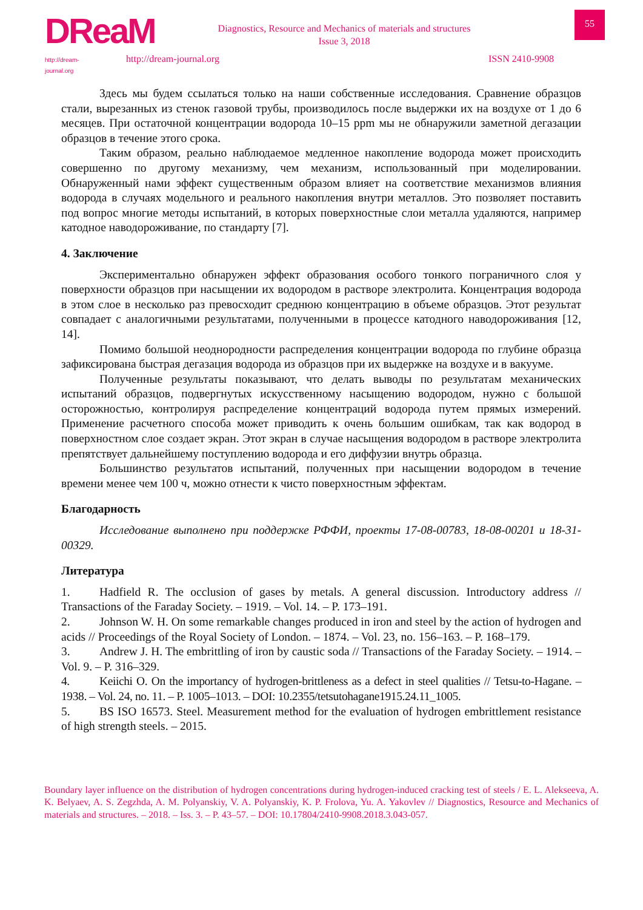DReaM
http://dream-journal.org
Diagnostics, Resource and Mechanics of materials and structures
Issue 3, 2018
55
http://dream-journal.org ISSN 2410-9908
Здесь мы будем ссылаться только на наши собственные исследования. Сравнение образцов стали, вырезанных из стенок газовой трубы, производилось после выдержки их на воздухе от 1 до 6 месяцев. При остаточной концентрации водорода 10–15 ppm мы не обнаружили заметной дегазации образцов в течение этого срока.
Таким образом, реально наблюдаемое медленное накопление водорода может происходить совершенно по другому механизму, чем механизм, использованный при моделировании. Обнаруженный нами эффект существенным образом влияет на соответствие механизмов влияния водорода в случаях модельного и реального накопления внутри металлов. Это позволяет поставить под вопрос многие методы испытаний, в которых поверхностные слои металла удаляются, например катодное наводороживание, по стандарту [7].
4. Заключение
Экспериментально обнаружен эффект образования особого тонкого пограничного слоя у поверхности образцов при насыщении их водородом в растворе электролита. Концентрация водорода в этом слое в несколько раз превосходит среднюю концентрацию в объеме образцов. Этот результат совпадает с аналогичными результатами, полученными в процессе катодного наводороживания [12, 14].
Помимо большой неоднородности распределения концентрации водорода по глубине образца зафиксирована быстрая дегазация водорода из образцов при их выдержке на воздухе и в вакууме.
Полученные результаты показывают, что делать выводы по результатам механических испытаний образцов, подвергнутых искусственному насыщению водородом, нужно с большой осторожностью, контролируя распределение концентраций водорода путем прямых измерений. Применение расчетного способа может приводить к очень большим ошибкам, так как водород в поверхностном слое создает экран. Этот экран в случае насыщения водородом в растворе электролита препятствует дальнейшему поступлению водорода и его диффузии внутрь образца.
Большинство результатов испытаний, полученных при насыщении водородом в течение времени менее чем 100 ч, можно отнести к чисто поверхностным эффектам.
Благодарность
Исследование выполнено при поддержке РФФИ, проекты 17-08-00783, 18-08-00201 и 18-31-00329.
Литература
1. Hadfield R. The occlusion of gases by metals. A general discussion. Introductory address // Transactions of the Faraday Society. – 1919. – Vol. 14. – P. 173–191.
2. Johnson W. H. On some remarkable changes produced in iron and steel by the action of hydrogen and acids // Proceedings of the Royal Society of London. – 1874. – Vol. 23, no. 156–163. – P. 168–179.
3. Andrew J. H. The embrittling of iron by caustic soda // Transactions of the Faraday Society. – 1914. – Vol. 9. – P. 316–329.
4. Keiichi O. On the importancy of hydrogen-brittleness as a defect in steel qualities // Tetsu-to-Hagane. – 1938. – Vol. 24, no. 11. – P. 1005–1013. – DOI: 10.2355/tetsutohagane1915.24.11_1005.
5. BS ISO 16573. Steel. Measurement method for the evaluation of hydrogen embrittlement resistance of high strength steels. – 2015.
Boundary layer influence on the distribution of hydrogen concentrations during hydrogen-induced cracking test of steels / E. L. Alekseeva, A. K. Belyaev, A. S. Zegzhda, A. M. Polyanskiy, V. A. Polyanskiy, K. P. Frolova, Yu. A. Yakovlev // Diagnostics, Resource and Mechanics of materials and structures. – 2018. – Iss. 3. – P. 43–57. – DOI: 10.17804/2410-9908.2018.3.043-057.